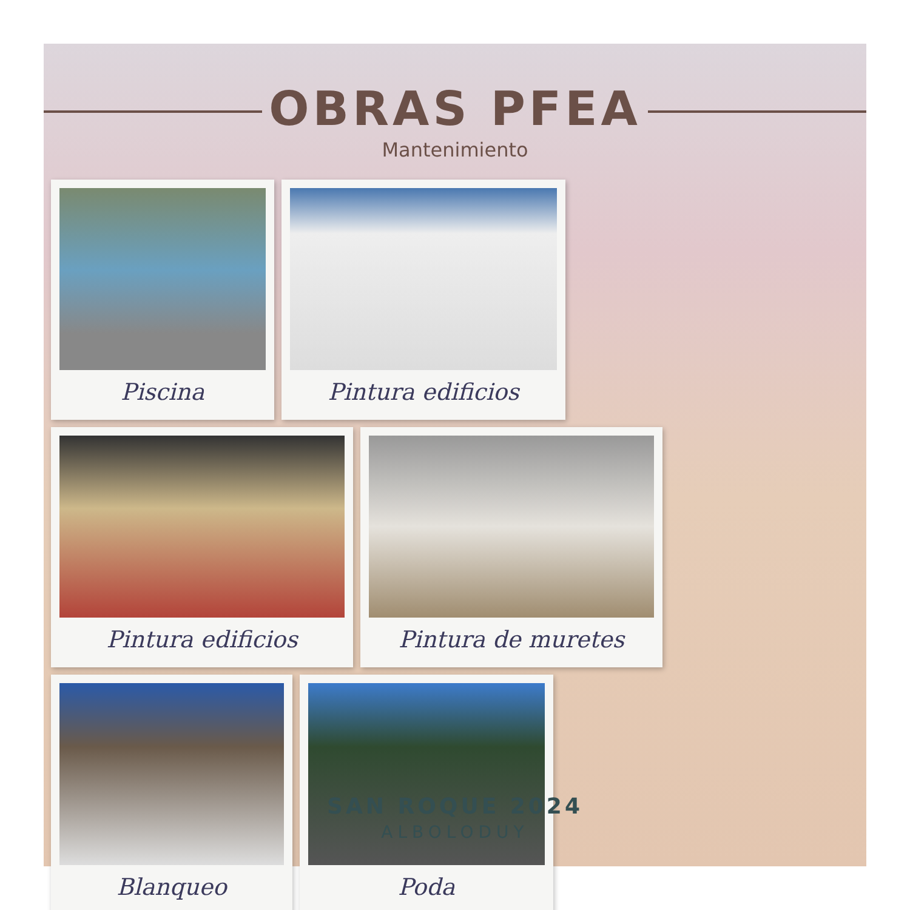OBRAS PFEA
Mantenimiento
Piscina
Pintura edificios
Pintura edificios
Pintura de muretes
Blanqueo
Poda
SAN ROQUE 2024
ALBOLODUY